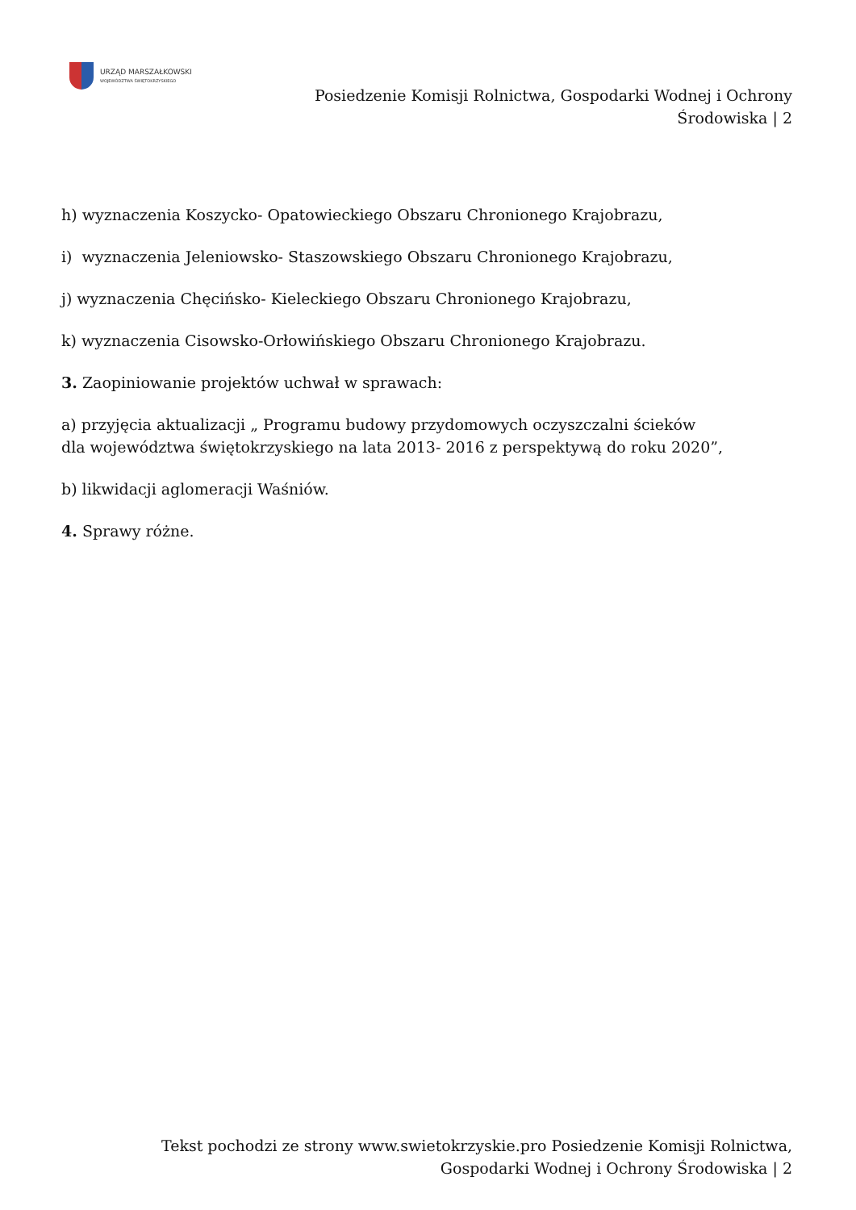URZĄD MARSZAŁKOWSKI
WOJEWÓDZTWA ŚWIĘTOKRZYSKIEGO
Posiedzenie Komisji Rolnictwa, Gospodarki Wodnej i Ochrony
Środowiska | 2
h) wyznaczenia Koszycko- Opatowieckiego Obszaru Chronionego Krajobrazu,
i) wyznaczenia Jeleniowsko- Staszowskiego Obszaru Chronionego Krajobrazu,
j) wyznaczenia Chęcińsko- Kieleckiego Obszaru Chronionego Krajobrazu,
k) wyznaczenia Cisowsko-Orłowińskiego Obszaru Chronionego Krajobrazu.
3. Zaopiniowanie projektów uchwał w sprawach:
a) przyjęcia aktualizacji „ Programu budowy przydomowych oczyszczalni ścieków
dla województwa świętokrzyskiego na lata 2013- 2016 z perspektywą do roku 2020”,
b) likwidacji aglomeracji Waśniów.
4. Sprawy różne.
Tekst pochodzi ze strony www.swietokrzyskie.pro Posiedzenie Komisji Rolnictwa,
Gospodarki Wodnej i Ochrony Środowiska | 2